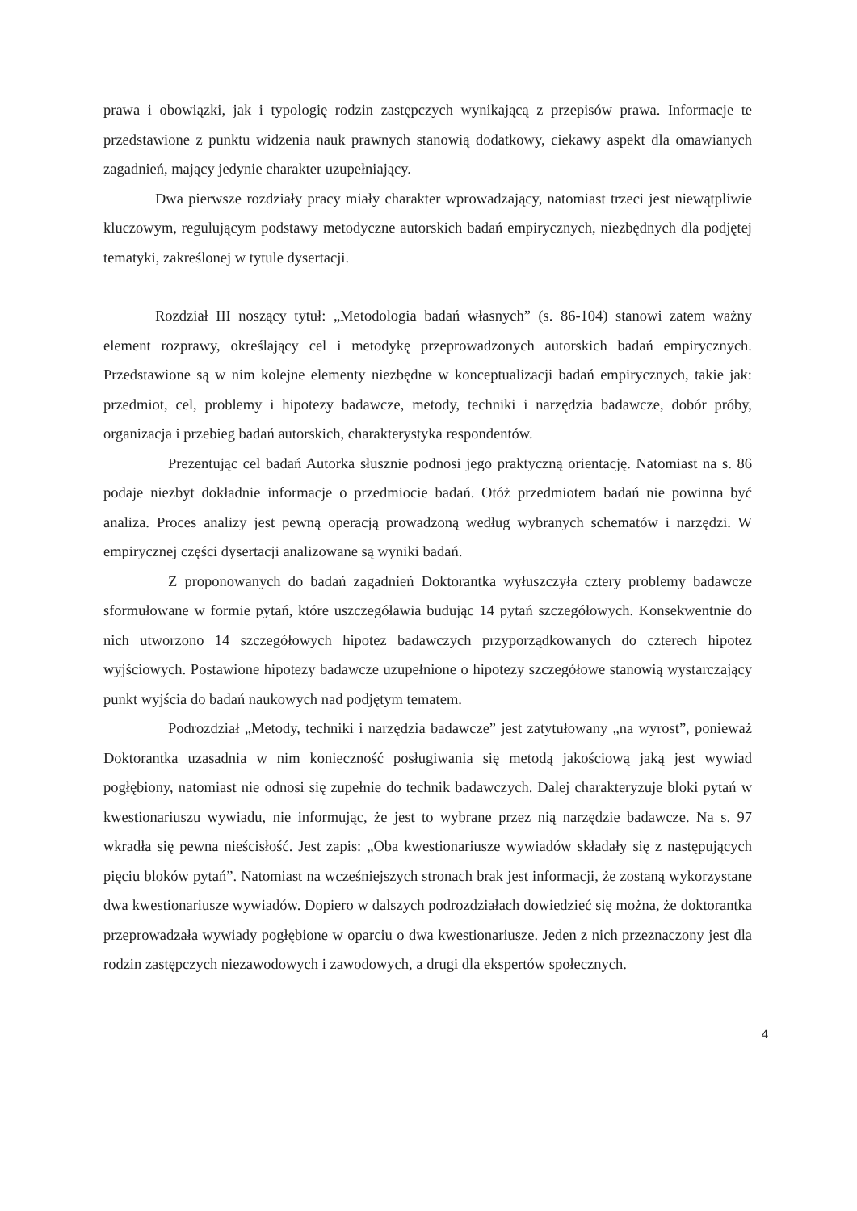prawa i obowiązki, jak i typologię rodzin zastępczych wynikającą z przepisów prawa. Informacje te przedstawione z punktu widzenia nauk prawnych stanowią dodatkowy, ciekawy aspekt dla omawianych zagadnień, mający jedynie charakter uzupełniający.
Dwa pierwsze rozdziały pracy miały charakter wprowadzający, natomiast trzeci jest niewątpliwie kluczowym, regulującym podstawy metodyczne autorskich badań empirycznych, niezbędnych dla podjętej tematyki, zakreślonej w tytule dysertacji.
Rozdział III noszący tytuł: „Metodologia badań własnych” (s. 86-104) stanowi zatem ważny element rozprawy, określający cel i metodykę przeprowadzonych autorskich badań empirycznych. Przedstawione są w nim kolejne elementy niezbędne w konceptualizacji badań empirycznych, takie jak: przedmiot, cel, problemy i hipotezy badawcze, metody, techniki i narzędzia badawcze, dobór próby, organizacja i przebieg badań autorskich, charakterystyka respondentów.
Prezentując cel badań Autorka słusznie podnosi jego praktyczną orientację. Natomiast na s. 86 podaje niezbyt dokładnie informacje o przedmiocie badań. Otóż przedmiotem badań nie powinna być analiza. Proces analizy jest pewną operacją prowadzoną według wybranych schematów i narzędzi. W empirycznej części dysertacji analizowane są wyniki badań.
Z proponowanych do badań zagadnień Doktorantka wyłuszczyła cztery problemy badawcze sformułowane w formie pytań, które uszczegóławia budując 14 pytań szczegółowych. Konsekwentnie do nich utworzono 14 szczegółowych hipotez badawczych przyporządkowanych do czterech hipotez wyjściowych. Postawione hipotezy badawcze uzupełnione o hipotezy szczegółowe stanowią wystarczający punkt wyjścia do badań naukowych nad podjętym tematem.
Podrozdział „Metody, techniki i narzędzia badawcze” jest zatytułowany „na wyrost”, ponieważ Doktorantka uzasadnia w nim konieczność posługiwania się metodą jakościową jaką jest wywiad pogłębiony, natomiast nie odnosi się zupełnie do technik badawczych. Dalej charakteryzuje bloki pytań w kwestionariuszu wywiadu, nie informując, że jest to wybrane przez nią narzędzie badawcze. Na s. 97 wkradła się pewna nieścisłość. Jest zapis: „Oba kwestionariusze wywiadów składały się z następujących pięciu bloków pytań”. Natomiast na wcześniejszych stronach brak jest informacji, że zostaną wykorzystane dwa kwestionariusze wywiadów. Dopiero w dalszych podrozdziałach dowiedzieć się można, że doktorantka przeprowadzała wywiady pogłębione w oparciu o dwa kwestionariusze. Jeden z nich przeznaczony jest dla rodzin zastępczych niezawodowych i zawodowych, a drugi dla ekspertów społecznych.
4